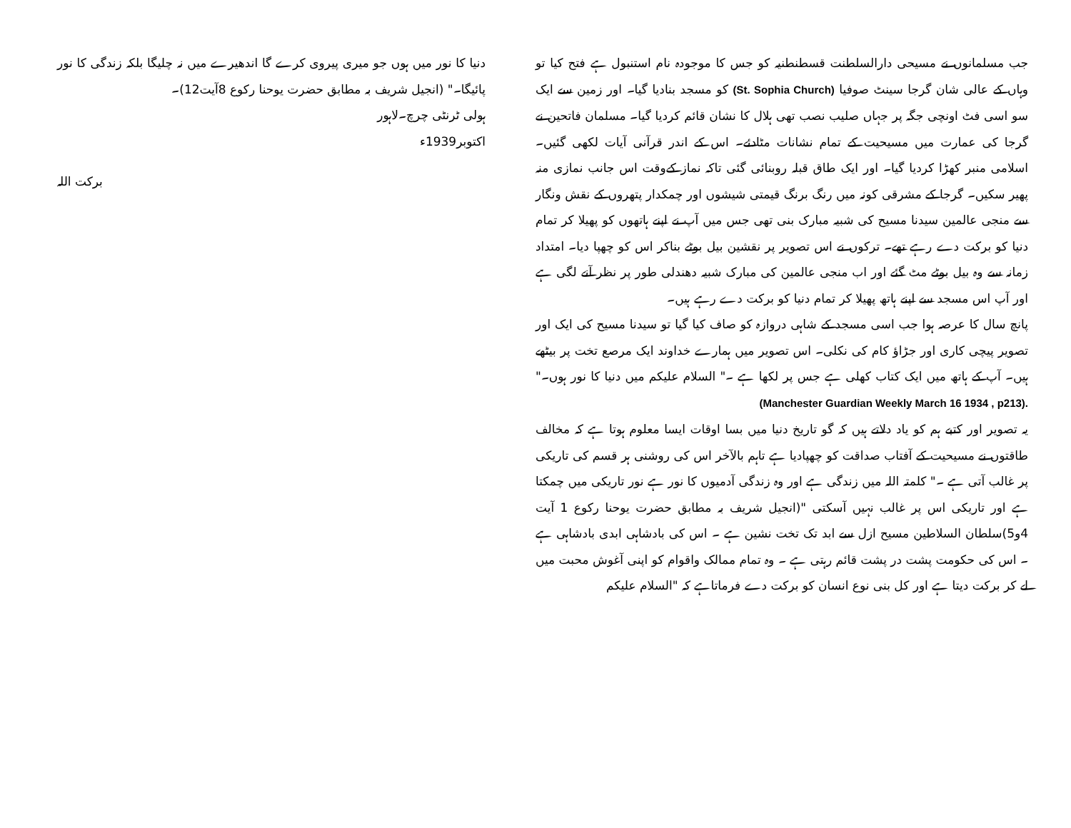جب مسلمانوں نے مسیحی دارالسلطنت قسطنطنیہ کو جس کا موجودہ نام استنبول ہے فتح کیا تو وہاں کے عالی شان گرجا سینٹ صوفیا (St. Sophia Church) کو مسجد بنادیا گیا۔ اور زمین سے ایک سو اسی فٹ اونچی جگہ پر جہاں صلیب نصب تھی ہلال کا نشان قائم کردیا گیا۔ مسلمان فاتحین نے گرجا کی عمارت میں مسیحیت کے تمام نشانات مٹادئے۔ اس کے اندر قرآنی آیات لکھی گئیں۔ اسلامی منبر کھڑا کردیا گیا۔ اور ایک طاق قبلہ روبنائی گئی تاکہ نماز کےوقت اس جانب نمازی منہ پھیر سکیں۔ گرجا کے مشرقی کونہ میں رنگ برنگ قیمتی شیشوں اور چمکدار پتھروں کے نقش ونگار سے منجی عالمین سیدنا مسیح کی شبیہ مبارک بنی تھی جس میں آپ نے اپنے ہاتھوں کو پھیلا کر تمام دنیا کو برکت دے رہے تھے۔ ترکوں نے اس تصویر پر نقشین بیل بوٹے بناکر اس کو چھپا دیا۔ امتداد زمانہ سے وہ بیل بوٹے مٹ گئے اور اب منجی عالمین کی مبارک شبیہ دھندلی طور پر نظر آنے لگی ہے اور آپ اس مسجد سے اپنے ہاتھ پھیلا کر تمام دنیا کو برکت دے رہے ہیں۔
پانچ سال کا عرصہ ہوا جب اسی مسجد کے شاہی دروازہ کو صاف کیا گیا تو سیدنا مسیح کی ایک اور تصویر پیچی کاری اور جڑاؤ کام کی نکلی۔ اس تصویر میں ہمارے خداوند ایک مرصع تخت پر بیٹھے ہیں۔ آپ کے ہاتھ میں ایک کتاب کھلی ہے جس پر لکھا ہے ۔" السلام علیکم میں دنیا کا نور ہوں۔" (Manchester Guardian Weekly March 16 1934 , p213).
یہ تصویر اور کتبے ہم کو یاد دلاتے ہیں کہ گو تاریخ دنیا میں بسا اوقات ایسا معلوم ہوتا ہے کہ مخالف طاقتوں نے مسیحیت کے آفتاب صداقت کو چھپادیا ہے تاہم بالآخر اس کی روشنی ہر قسم کی تاریکی پر غالب آتی ہے ۔" کلمتہ اللہ میں زندگی ہے اور وہ زندگی آدمیوں کا نور ہے نور تاریکی میں چمکتا ہے اور تاریکی اس پر غالب نہیں آسکتی "(انجیل شریف بہ مطابق حضرت یوحنا رکوع 1 آیت 4و5)سلطان السلاطین مسیح ازل سے ابد تک تخت نشین ہے ۔ اس کی بادشاہی ابدی بادشاہی ہے ۔ اس کی حکومت پشت در پشت قائم رہتی ہے ۔ وہ تمام ممالک واقوام کو اپنی آغوش محبت میں لے کر برکت دیتا ہے اور کل بنی نوع انسان کو برکت دے فرماتاہے کہ "السلام علیکم
دنیا کا نور میں ہوں جو میری پیروی کرے گا اندھیرے میں نہ چلیگا بلکہ زندگی کا نور پائیگا۔" (انجیل شریف بہ مطابق حضرت یوحنا رکوع 8آیت12)۔
ہولی ٹرنٹی چرچ۔لاہور
اکتوبر1939ء
برکت اللہ